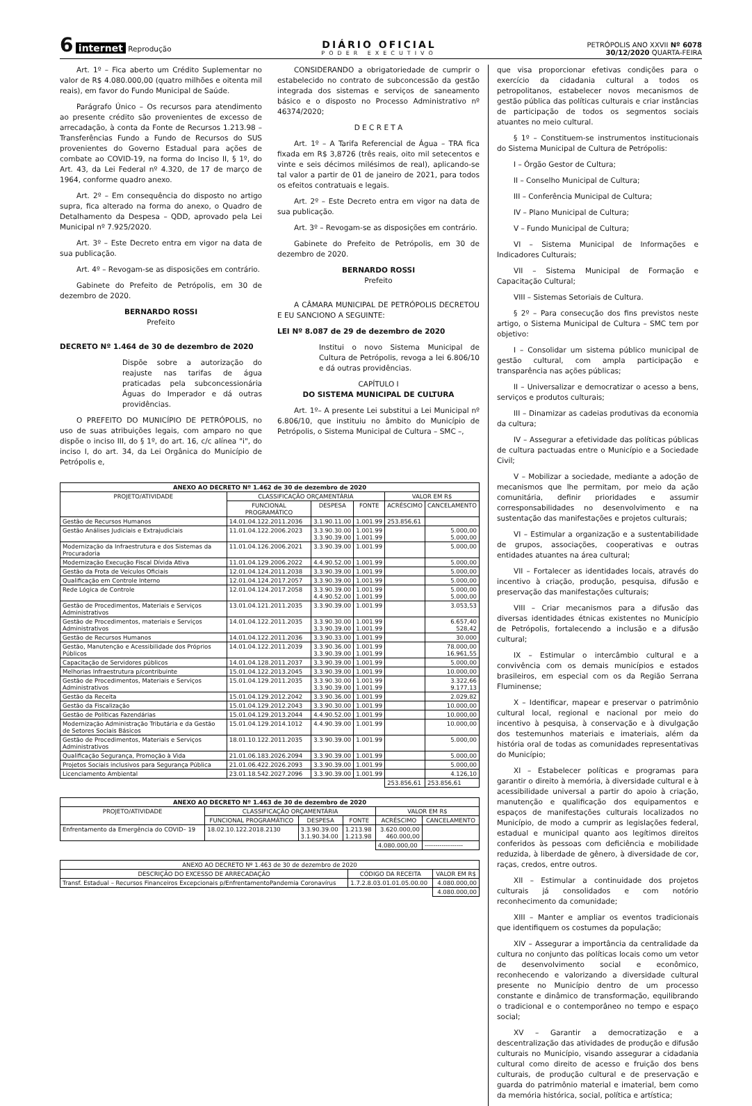6 internet Reprodução
DIÁRIO OFICIAL
PODER EXECUTIVO
PETRÓPOLIS ANO XXVII Nº 6078
30/12/2020 QUARTA-FEIRA
Art. 1º – Fica aberto um Crédito Suplementar no valor de R$ 4.080.000,00 (quatro milhões e oitenta mil reais), em favor do Fundo Municipal de Saúde.
Parágrafo Único – Os recursos para atendimento ao presente crédito são provenientes de excesso de arrecadação, à conta da Fonte de Recursos 1.213.98 – Transferências Fundo a Fundo de Recursos do SUS provenientes do Governo Estadual para ações de combate ao COVID-19, na forma do Inciso II, § 1º, do Art. 43, da Lei Federal nº 4.320, de 17 de março de 1964, conforme quadro anexo.
Art. 2º – Em consequência do disposto no artigo supra, fica alterado na forma do anexo, o Quadro de Detalhamento da Despesa – QDD, aprovado pela Lei Municipal nº 7.925/2020.
Art. 3º – Este Decreto entra em vigor na data de sua publicação.
Art. 4º – Revogam-se as disposições em contrário.
Gabinete do Prefeito de Petrópolis, em 30 de dezembro de 2020.
BERNARDO ROSSI
Prefeito
DECRETO Nº 1.464 de 30 de dezembro de 2020
Dispõe sobre a autorização do reajuste nas tarifas de água praticadas pela subconcessionária Águas do Imperador e dá outras providências.
O PREFEITO DO MUNICÍPIO DE PETRÓPOLIS, no uso de suas atribuições legais, com amparo no que dispõe o inciso III, do § 1º, do art. 16, c/c alínea "i", do inciso I, do art. 34, da Lei Orgânica do Município de Petrópolis e,
CONSIDERANDO a obrigatoriedade de cumprir o estabelecido no contrato de subconcessão da gestão integrada dos sistemas e serviços de saneamento básico e o disposto no Processo Administrativo nº 46374/2020;
D E C R E T A
Art. 1º – A Tarifa Referencial de Água – TRA fica fixada em R$ 3,8726 (três reais, oito mil setecentos e vinte e seis décimos milésimos de real), aplicando-se tal valor a partir de 01 de janeiro de 2021, para todos os efeitos contratuais e legais.
Art. 2º – Este Decreto entra em vigor na data de sua publicação.
Art. 3º – Revogam-se as disposições em contrário.
Gabinete do Prefeito de Petrópolis, em 30 de dezembro de 2020.
BERNARDO ROSSI
Prefeito
A CÂMARA MUNICIPAL DE PETRÓPOLIS DECRETOU E EU SANCIONO A SEGUINTE:
LEI Nº 8.087 de 29 de dezembro de 2020
Institui o novo Sistema Municipal de Cultura de Petrópolis, revoga a lei 6.806/10 e dá outras providências.
CAPÍTULO I
DO SISTEMA MUNICIPAL DE CULTURA
Art. 1º– A presente Lei substitui a Lei Municipal nº 6.806/10, que instituiu no âmbito do Município de Petrópolis, o Sistema Municipal de Cultura – SMC –,
| ANEXO AO DECRETO Nº 1.462 de 30 de dezembro de 2020 | | | | | |
| --- | --- | --- | --- | --- | --- |
| PROJETO/ATIVIDADE | CLASSIFICAÇÃO ORÇAMENTÁRIA | | | VALOR EM R$ | |
| | FUNCIONAL PROGRAMÁTICO | DESPESA | FONTE | ACRÉSCIMO | CANCELAMENTO |
| Gestão de Recursos Humanos | 14.01.04.122.2011.2036 | 3.1.90.11.00 | 1.001.99 | 253.856,61 | |
| Gestão Análises Judiciais e Extrajudiciais | 11.01.04.122.2006.2023 | 3.3.90.30.00 3.3.90.39.00 | 1.001.99 1.001.99 | | 5.000,00 5.000,00 |
| Modernização da Infraestrutura e dos Sistemas da Procuradoria | 11.01.04.126.2006.2021 | 3.3.90.39.00 | 1.001.99 | | 5.000,00 |
| Modernização Execução Fiscal Dívida Ativa | 11.01.04.129.2006.2022 | 4.4.90.52.00 | 1.001.99 | | 5.000,00 |
| Gestão da Frota de Veículos Oficiais | 12.01.04.124.2011.2038 | 3.3.90.39.00 | 1.001.99 | | 5.000,00 |
| Qualificação em Controle Interno | 12.01.04.124.2017.2057 | 3.3.90.39.00 | 1.001.99 | | 5.000,00 |
| Rede Lógica de Controle | 12.01.04.124.2017.2058 | 3.3.90.39.00 4.4.90.52.00 | 1.001.99 1.001.99 | | 5.000,00 5.000,00 |
| Gestão de Procedimentos, Materiais e Serviços Administrativos | 13.01.04.121.2011.2035 | 3.3.90.39.00 | 1.001.99 | | 3.053,53 |
| Gestão de Procedimentos, materiais e Serviços Administrativos | 14.01.04.122.2011.2035 | 3.3.90.30.00 3.3.90.39.00 | 1.001.99 1.001.99 | | 6.657,40 528,42 |
| Gestão de Recursos Humanos | 14.01.04.122.2011.2036 | 3.3.90.33.00 | 1.001.99 | | 30.000 |
| Gestão, Manutenção e Acessibilidade dos Próprios Públicos | 14.01.04.122.2011.2039 | 3.3.90.36.00 3.3.90.39.00 | 1.001.99 1.001.99 | | 78.000,00 16.961,55 |
| Capacitação de Servidores públicos | 14.01.04.128.2011.2037 | 3.3.90.39.00 | 1.001.99 | | 5.000,00 |
| Melhorias Infraestrutura p/contribuinte | 15.01.04.122.2013.2045 | 3.3.90.39.00 | 1.001.99 | | 10.000,00 |
| Gestão de Procedimentos, Materiais e Serviços Administrativos | 15.01.04.129.2011.2035 | 3.3.90.30.00 3.3.90.39.00 | 1.001.99 1.001.99 | | 3.322,66 9.177,13 |
| Gestão da Receita | 15.01.04.129.2012.2042 | 3.3.90.36.00 | 1.001.99 | | 2.029,82 |
| Gestão da Fiscalização | 15.01.04.129.2012.2043 | 3.3.90.30.00 | 1.001.99 | | 10.000,00 |
| Gestão de Políticas Fazendárias | 15.01.04.129.2013.2044 | 4.4.90.52.00 | 1.001.99 | | 10.000,00 |
| Modernização Administração Tributária e da Gestão de Setores Sociais Básicos | 15.01.04.129.2014.1012 | 4.4.90.39.00 | 1.001.99 | | 10.000,00 |
| Gestão de Procedimentos, Materiais e Serviços Administrativos | 18.01.10.122.2011.2035 | 3.3.90.39.00 | 1.001.99 | | 5.000,00 |
| Qualificação Segurança, Promoção à Vida | 21.01.06.183.2026.2094 | 3.3.90.39.00 | 1.001.99 | | 5.000,00 |
| Projetos Sociais inclusivos para Segurança Pública | 21.01.06.422.2026.2093 | 3.3.90.39.00 | 1.001.99 | | 5.000,00 |
| Licenciamento Ambiental | 23.01.18.542.2027.2096 | 3.3.90.39.00 | 1.001.99 | | 4.126,10 |
| | | | | 253.856,61 | 253.856,61 |
| ANEXO AO DECRETO Nº 1.463 de 30 de dezembro de 2020 | | | | | |
| --- | --- | --- | --- | --- | --- |
| PROJETO/ATIVIDADE | CLASSIFICAÇÃO ORÇAMENTÁRIA | | | VALOR EM R$ | |
| | FUNCIONAL PROGRAMÁTICO | DESPESA | FONTE | ACRÉSCIMO | CANCELAMENTO |
| Enfrentamento da Emergência do COVID– 19 | 18.02.10.122.2018.2130 | 3.3.90.39.00 3.1.90.34.00 | 1.213.98 1.213.98 | 3.620.000,00 460.000,00 | |
| | | | | 4.080.000,00 | ------------------ |
| ANEXO AO DECRETO Nº 1.463 de 30 de dezembro de 2020 | | |
| --- | --- | --- |
| DESCRIÇÃO DO EXCESSO DE ARRECADAÇÃO | CÓDIGO DA RECEITA | VALOR EM R$ |
| Transf. Estadual – Recursos Financeiros Excepcionais p/EnfrentamentoPandemia Coronavírus | 1.7.2.8.03.01.01.05.00.00 | 4.080.000,00 |
| | | 4.080.000,00 |
que visa proporcionar efetivas condições para o exercício da cidadania cultural a todos os petropolitanos, estabelecer novos mecanismos de gestão pública das políticas culturais e criar instâncias de participação de todos os segmentos sociais atuantes no meio cultural.
§ 1º – Constituem-se instrumentos institucionais do Sistema Municipal de Cultura de Petrópolis:
I – Órgão Gestor de Cultura;
II – Conselho Municipal de Cultura;
III – Conferência Municipal de Cultura;
IV – Plano Municipal de Cultura;
V – Fundo Municipal de Cultura;
VI – Sistema Municipal de Informações e Indicadores Culturais;
VII – Sistema Municipal de Formação e Capacitação Cultural;
VIII – Sistemas Setoriais de Cultura.
§ 2º – Para consecução dos fins previstos neste artigo, o Sistema Municipal de Cultura – SMC tem por objetivo:
I – Consolidar um sistema público municipal de gestão cultural, com ampla participação e transparência nas ações públicas;
II – Universalizar e democratizar o acesso a bens, serviços e produtos culturais;
III – Dinamizar as cadeias produtivas da economia da cultura;
IV – Assegurar a efetividade das políticas públicas de cultura pactuadas entre o Município e a Sociedade Civil;
V – Mobilizar a sociedade, mediante a adoção de mecanismos que lhe permitam, por meio da ação comunitária, definir prioridades e assumir corresponsabilidades no desenvolvimento e na sustentação das manifestações e projetos culturais;
VI – Estimular a organização e a sustentabilidade de grupos, associações, cooperativas e outras entidades atuantes na área cultural;
VII – Fortalecer as identidades locais, através do incentivo à criação, produção, pesquisa, difusão e preservação das manifestações culturais;
VIII – Criar mecanismos para a difusão das diversas identidades étnicas existentes no Município de Petrópolis, fortalecendo a inclusão e a difusão cultural;
IX – Estimular o intercâmbio cultural e a convivência com os demais municípios e estados brasileiros, em especial com os da Região Serrana Fluminense;
X – Identificar, mapear e preservar o patrimônio cultural local, regional e nacional por meio do incentivo à pesquisa, à conservação e à divulgação dos testemunhos materiais e imateriais, além da história oral de todas as comunidades representativas do Município;
XI – Estabelecer políticas e programas para garantir o direito à memória, à diversidade cultural e à acessibilidade universal a partir do apoio à criação, manutenção e qualificação dos equipamentos e espaços de manifestações culturais localizados no Município, de modo a cumprir as legislações federal, estadual e municipal quanto aos legítimos direitos conferidos às pessoas com deficiência e mobilidade reduzida, à liberdade de gênero, à diversidade de cor, raças, credos, entre outros.
XII – Estimular a continuidade dos projetos culturais já consolidados e com notório reconhecimento da comunidade;
XIII – Manter e ampliar os eventos tradicionais que identifiquem os costumes da população;
XIV – Assegurar a importância da centralidade da cultura no conjunto das políticas locais como um vetor de desenvolvimento social e econômico, reconhecendo e valorizando a diversidade cultural presente no Município dentro de um processo constante e dinâmico de transformação, equilibrando o tradicional e o contemporâneo no tempo e espaço social;
XV – Garantir a democratização e a descentralização das atividades de produção e difusão culturais no Município, visando assegurar a cidadania cultural como direito de acesso e fruição dos bens culturais, de produção cultural e de preservação e guarda do patrimônio material e imaterial, bem como da memória histórica, social, política e artística;